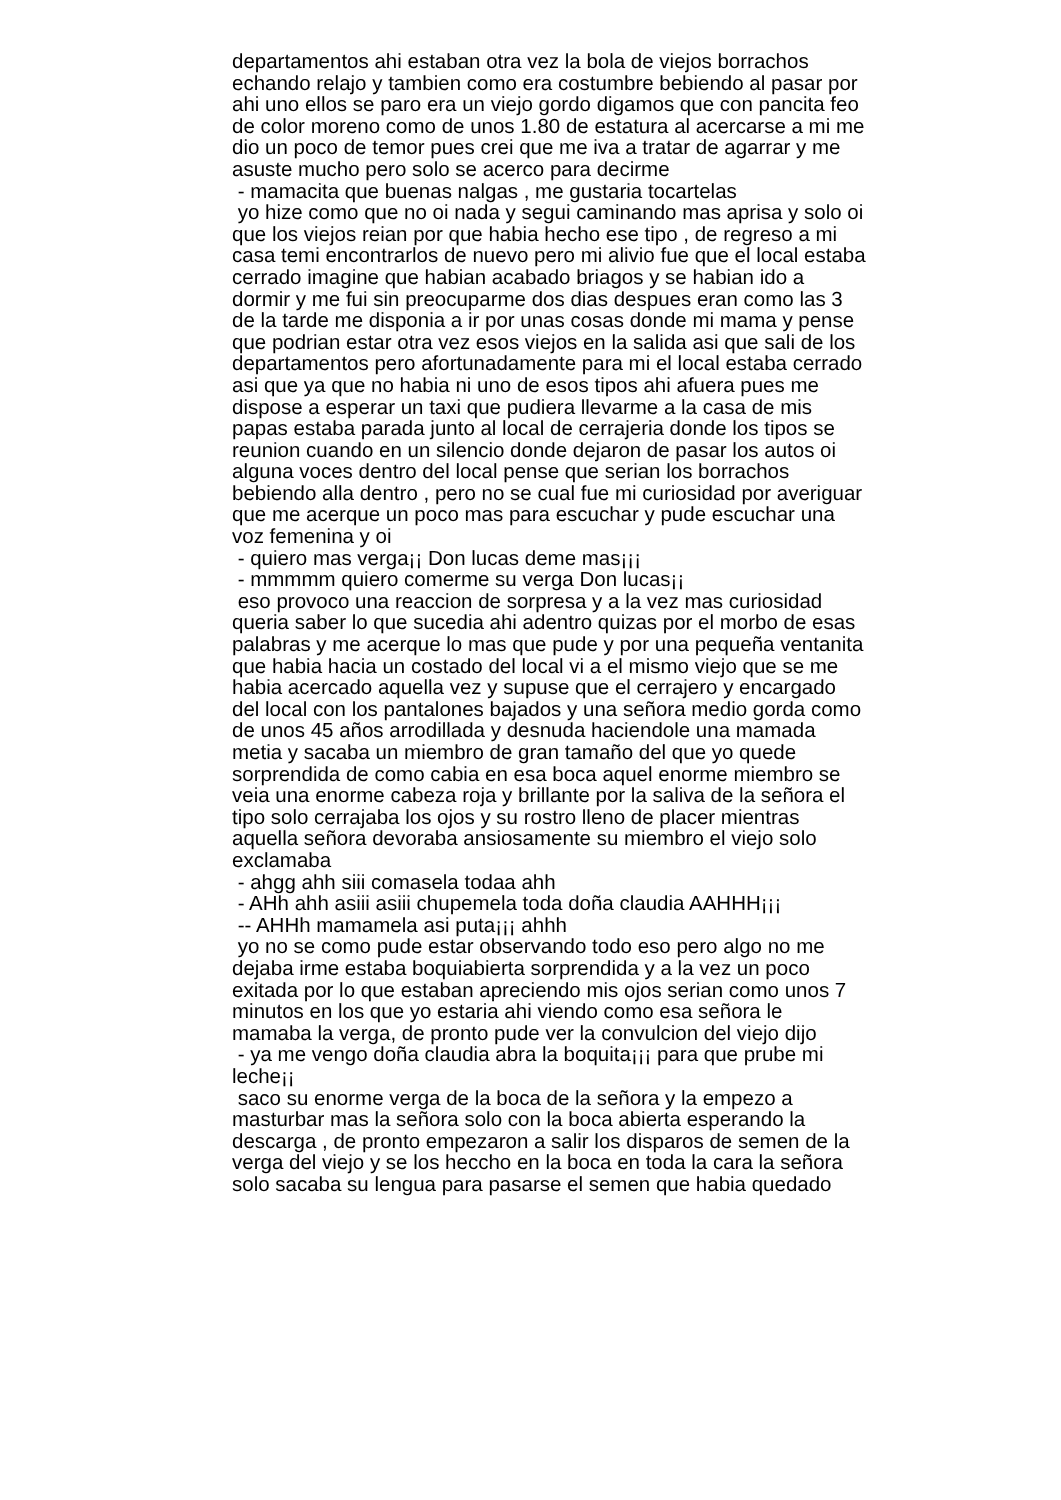departamentos ahi estaban otra vez la bola de viejos borrachos
echando relajo y tambien como era costumbre bebiendo al pasar por
ahi uno ellos se paro era un viejo gordo digamos que con pancita feo
de color moreno como de unos 1.80 de estatura al acercarse a mi me
dio un poco de temor pues crei que me iva a tratar de agarrar y me
asuste mucho pero solo se acerco para decirme
- mamacita que buenas nalgas , me gustaria tocartelas
yo hize como que no oi nada y segui caminando mas aprisa y solo oi
que los viejos reian por que habia hecho ese tipo , de regreso a mi
casa temi encontrarlos de nuevo pero mi alivio fue que el local estaba
cerrado imagine que habian acabado briagos y se habian ido a
dormir y me fui sin preocuparme dos dias despues eran como las 3
de la tarde me disponia a ir por unas cosas donde mi mama y pense
que podrian estar otra vez esos viejos en la salida asi que sali de los
departamentos pero afortunadamente para mi el local estaba cerrado
asi que ya que no habia ni uno de esos tipos ahi afuera pues me
dispose a esperar un taxi que pudiera llevarme a la casa de mis
papas estaba parada junto al local de cerrajeria donde los tipos se
reunion cuando en un silencio donde dejaron de pasar los autos oi
alguna voces dentro del local pense que serian los borrachos
bebiendo alla dentro , pero no se cual fue mi curiosidad por averiguar
que me acerque un poco mas para escuchar y pude escuchar una
voz femenina y oi
- quiero mas verga¡¡ Don lucas deme mas¡¡¡
- mmmmm quiero comerme su verga Don lucas¡¡
eso provoco una reaccion de sorpresa y a la vez mas curiosidad
queria saber lo que sucedia ahi adentro quizas por el morbo de esas
palabras y me acerque lo mas que pude y por una pequeña ventanita
que habia hacia un costado del local vi a el mismo viejo que se me
habia acercado aquella vez y supuse que el cerrajero y encargado
del local con los pantalones bajados y una señora medio gorda como
de unos 45 años arrodillada y desnuda haciendole una mamada
metia y sacaba un miembro de gran tamaño del que yo quede
sorprendida de como cabia en esa boca aquel enorme miembro se
veia una enorme cabeza roja y brillante por la saliva de la señora el
tipo solo cerrajaba los ojos y su rostro lleno de placer mientras
aquella señora devoraba ansiosamente su miembro el viejo solo
exclamaba
- ahgg ahh siii comasela todaa ahh
- AHh ahh asiii asiii chupemela toda doña claudia AAHHH¡¡¡
-- AHHh mamamela asi puta¡¡¡ ahhh
yo no se como pude estar observando todo eso pero algo no me
dejaba irme estaba boquiabierta sorprendida y a la vez un poco
exitada por lo que estaban apreciendo mis ojos serian como unos 7
minutos en los que yo estaria ahi viendo como esa señora le
mamaba la verga, de pronto pude ver la convulcion del viejo dijo
- ya me vengo doña claudia abra la boquita¡¡¡ para que prube mi
leche¡¡
saco su enorme verga de la boca de la señora y la empezo a
masturbar mas la señora solo con la boca abierta esperando la
descarga , de pronto empezaron a salir los disparos de semen de la
verga del viejo y se los heccho en la boca en toda la cara la señora
solo sacaba su lengua para pasarse el semen que habia quedado